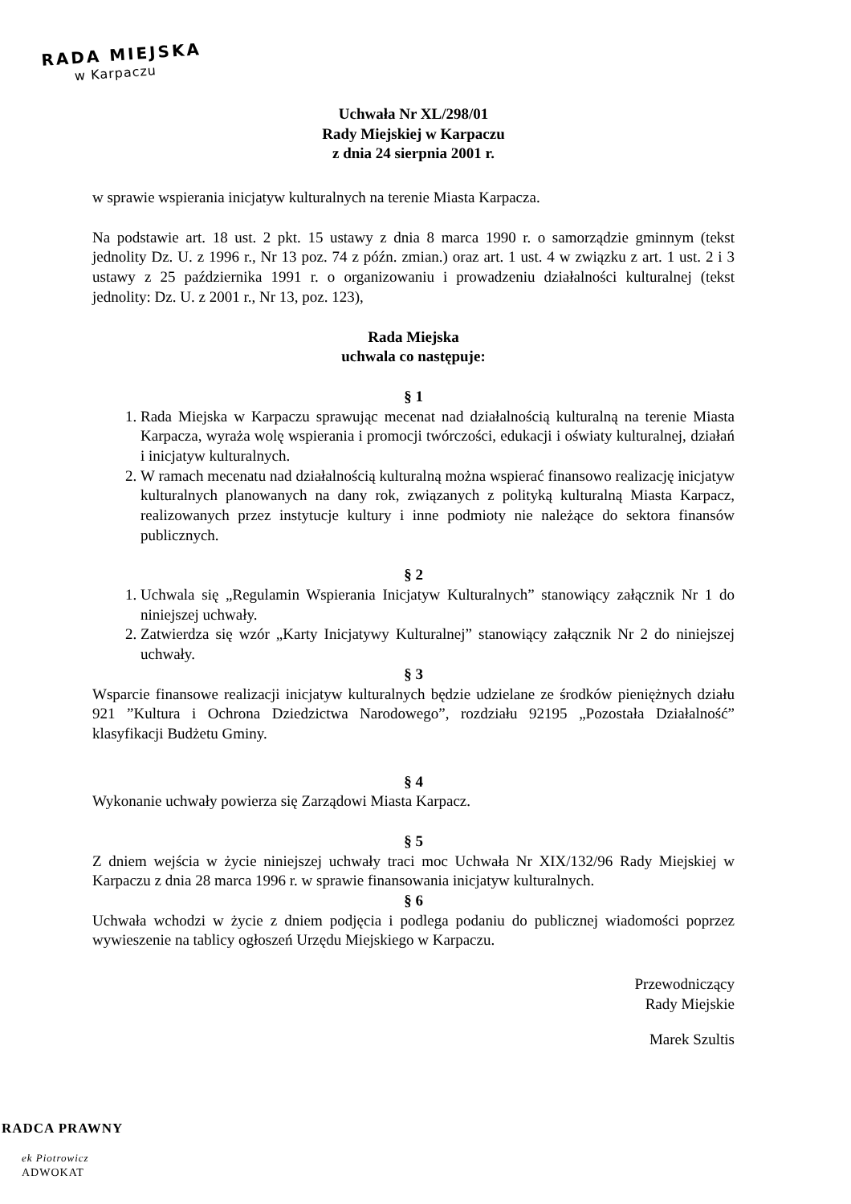RADA MIEJSKA
w Karpaczu
Uchwała Nr XL/298/01
Rady Miejskiej w Karpaczu
z dnia 24 sierpnia 2001 r.
w sprawie wspierania inicjatyw kulturalnych na terenie Miasta Karpacza.
Na podstawie art. 18 ust. 2 pkt. 15 ustawy z dnia 8 marca 1990 r. o samorządzie gminnym (tekst jednolity Dz. U. z 1996 r., Nr 13 poz. 74 z późn. zmian.) oraz art. 1 ust. 4 w związku z art. 1 ust. 2 i 3 ustawy z 25 października 1991 r. o organizowaniu i prowadzeniu działalności kulturalnej (tekst jednolity: Dz. U. z 2001 r., Nr 13, poz. 123),
Rada Miejska
uchwala co następuje:
§ 1
1. Rada Miejska w Karpaczu sprawując mecenat nad działalnością kulturalną na terenie Miasta Karpacza, wyraża wolę wspierania i promocji twórczości, edukacji i oświaty kulturalnej, działań i inicjatyw kulturalnych.
2. W ramach mecenatu nad działalnością kulturalną można wspierać finansowo realizację inicjatyw kulturalnych planowanych na dany rok, związanych z polityką kulturalną Miasta Karpacz, realizowanych przez instytucje kultury i inne podmioty nie należące do sektora finansów publicznych.
§ 2
1. Uchwala się „Regulamin Wspierania Inicjatyw Kulturalnych” stanowiący załącznik Nr 1 do niniejszej uchwały.
2. Zatwierdza się wzór „Karty Inicjatywy Kulturalnej” stanowiący załącznik Nr 2 do niniejszej uchwały.
§ 3
Wsparcie finansowe realizacji inicjatyw kulturalnych będzie udzielane ze środków pieniężnych działu 921 ”Kultura i Ochrona Dziedzictwa Narodowego”, rozdziału 92195 „Pozostała Działalność” klasyfikacji Budżetu Gminy.
§ 4
Wykonanie uchwały powierza się Zarządowi Miasta Karpacz.
§ 5
Z dniem wejścia w życie niniejszej uchwały traci moc Uchwała Nr XIX/132/96 Rady Miejskiej w Karpaczu z dnia 28 marca 1996 r. w sprawie finansowania inicjatyw kulturalnych.
§ 6
Uchwała wchodzi w życie z dniem podjęcia i podlega podaniu do publicznej wiadomości poprzez wywieszenie na tablicy ogłoszeń Urzędu Miejskiego w Karpaczu.
Przewodniczący
Rady Miejskie
Marek Szultis
RADCA PRAWNY
ek Piotrowicz
ADWOKAT